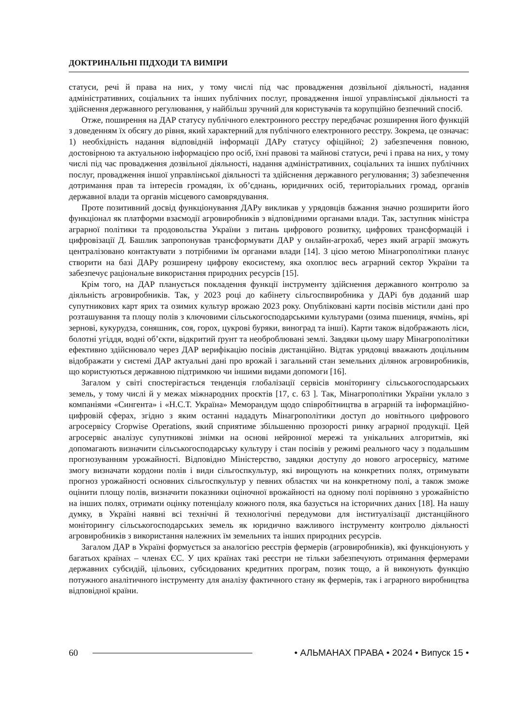ДОКТРИНАЛЬНІ ПІДХОДИ ТА ВИМІРИ
статуси, речі й права на них, у тому числі під час провадження дозвільної діяльності, надання адміністративних, соціальних та інших публічних послуг, провадження іншої управлінської діяльності та здійснення державного регулювання, у найбільш зручний для користувачів та корупційно безпечний спосіб.
Отже, поширення на ДАР статусу публічного електронного реєстру передбачає розширення його функцій з доведенням їх обсягу до рівня, який характерний для публічного електронного реєстру. Зокрема, це означає: 1) необхідність надання відповідній інформації ДАРу статусу офіційної; 2) забезпечення повною, достовірною та актуальною інформацією про осіб, їхні правові та майнові статуси, речі і права на них, у тому числі під час провадження дозвільної діяльності, надання адміністративних, соціальних та інших публічних послуг, провадження іншої управлінської діяльності та здійснення державного регулювання; 3) забезпечення дотримання прав та інтересів громадян, їх об’єднань, юридичних осіб, територіальних громад, органів державної влади та органів місцевого самоврядування.
Проте позитивний досвід функціонування ДАРу викликав у урядовців бажання значно розширити його функціонал як платформи взаємодії агровиробників з відповідними органами влади. Так, заступник міністра аграрної політики та продовольства України з питань цифрового розвитку, цифрових трансформацій і цифровізації Д. Башлик запропонував трансформувати ДАР у онлайн-агрохаб, через який аграрії зможуть централізовано контактувати з потрібними їм органами влади [14]. З цією метою Мінагрополітики планує створити на базі ДАРу розширену цифрову екосистему, яка охоплює весь аграрний сектор України та забезпечує раціональне використання природних ресурсів [15].
Крім того, на ДАР планується покладення функції інструменту здійснення державного контролю за діяльність агровиробників. Так, у 2023 році до кабінету сільгоспвиробника у ДАРі був доданий шар супутникових карт ярих та озимих культур врожаю 2023 року. Опубліковані карти посівів містили дані про розташування та площу полів з ключовими сільськогосподарськими культурами (озима пшениця, ячмінь, ярі зернові, кукурудза, соняшник, соя, горох, цукрові буряки, виноград та інші). Карти також відображають ліси, болотні угіддя, водні об’єкти, відкритий ґрунт та необроблювані землі. Завдяки цьому шару Мінагрополітики ефективно здійснювало через ДАР верифікацію посівів дистанційно. Відтак урядовці вважають доцільним відображати у системі ДАР актуальні дані про врожай і загальний стан земельних ділянок агровиробників, що користуються державною підтримкою чи іншими видами допомоги [16].
Загалом у світі спостерігається тенденція глобалізації сервісів моніторингу сільськогосподарських земель, у тому числі й у межах міжнародних проєктів [17, с. 63 ]. Так, Мінагрополітики України уклало з компаніями «Сингента» і «Н.С.Т. Україна» Меморандум щодо співробітництва в аграрній та інформаційно-цифровій сферах, згідно з яким останні нададуть Мінагрополітики доступ до новітнього цифрового агросервісу Cropwise Operations, який сприятиме збільшенню прозорості ринку аграрної продукції. Цей агросервіс аналізує супутникові знімки на основі нейронної мережі та унікальних алгоритмів, які допомагають визначити сільськогосподарську культуру і стан посівів у режимі реального часу з подальшим прогнозуванням урожайності. Відповідно Міністерство, завдяки доступу до нового агросервісу, матиме змогу визначати кордони полів і види сільгоспкультур, які вирощують на конкретних полях, отримувати прогноз урожайності основних сільгоспкультур у певних областях чи на конкретному полі, а також зможе оцінити площу полів, визначити показники оціночної врожайності на одному полі порівняно з урожайністю на інших полях, отримати оцінку потенціалу кожного поля, яка базується на історичних даних [18]. На нашу думку, в Україні наявні всі технічні й технологічні передумови для інституалізації дистанційного моніторингу сільськогосподарських земель як юридично важливого інструменту контролю діяльності агровиробників з використання належних їм земельних та інших природних ресурсів.
Загалом ДАР в Україні формується за аналогією реєстрів фермерів (агровиробників), які функціонують у багатьох країнах – членах ЄС. У цих країнах такі реєстри не тільки забезпечують отримання фермерами державних субсидій, цільових, субсидованих кредитних програм, позик тощо, а й виконують функцію потужного аналітичного інструменту для аналізу фактичного стану як фермерів, так і аграрного виробництва відповідної країни.
60 • АЛЬМАНАХ ПРАВА • 2024 • Випуск 15 •